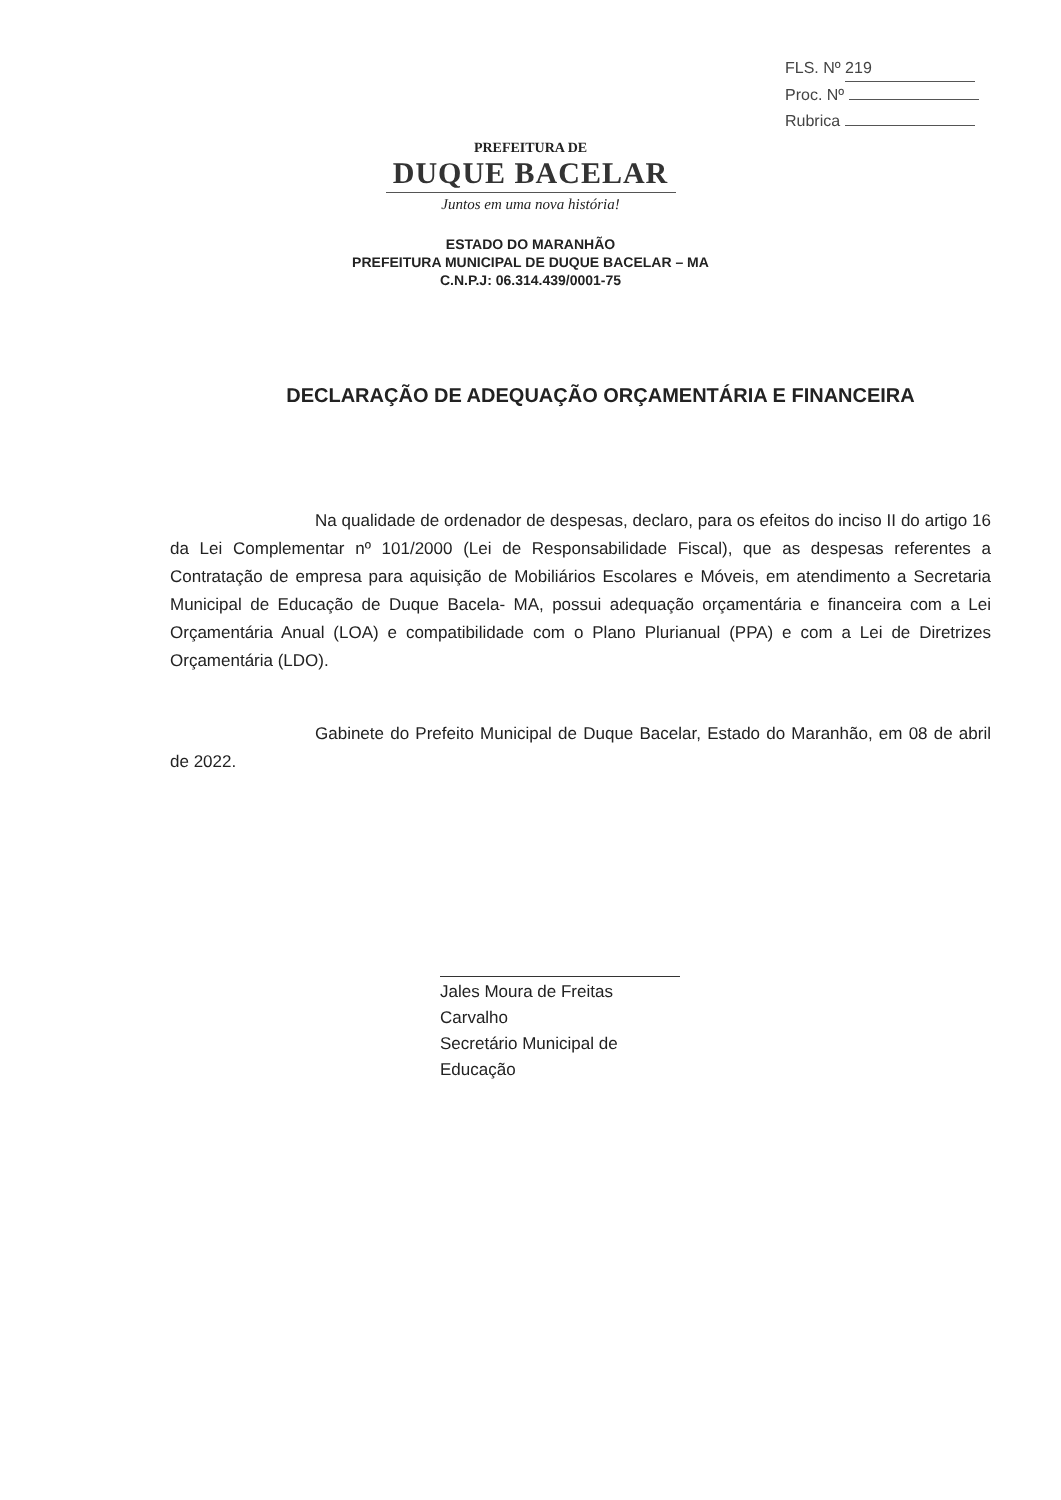FLS. Nº 219
Proc. Nº
Rubrica
PREFEITURA DE
DUQUE BACELAR
Juntos em uma nova história!
ESTADO DO MARANHÃO
PREFEITURA MUNICIPAL DE DUQUE BACELAR – MA
C.N.P.J: 06.314.439/0001-75
DECLARAÇÃO DE ADEQUAÇÃO ORÇAMENTÁRIA E FINANCEIRA
Na qualidade de ordenador de despesas, declaro, para os efeitos do inciso II do artigo 16 da Lei Complementar nº 101/2000 (Lei de Responsabilidade Fiscal), que as despesas referentes a Contratação de empresa para aquisição de Mobiliários Escolares e Móveis, em atendimento a Secretaria Municipal de Educação de Duque Bacela- MA, possui adequação orçamentária e financeira com a Lei Orçamentária Anual (LOA) e compatibilidade com o Plano Plurianual (PPA) e com a Lei de Diretrizes Orçamentária (LDO).
Gabinete do Prefeito Municipal de Duque Bacelar, Estado do Maranhão, em 08 de abril de 2022.
Jales Moura de Freitas Carvalho
Secretário Municipal de Educação